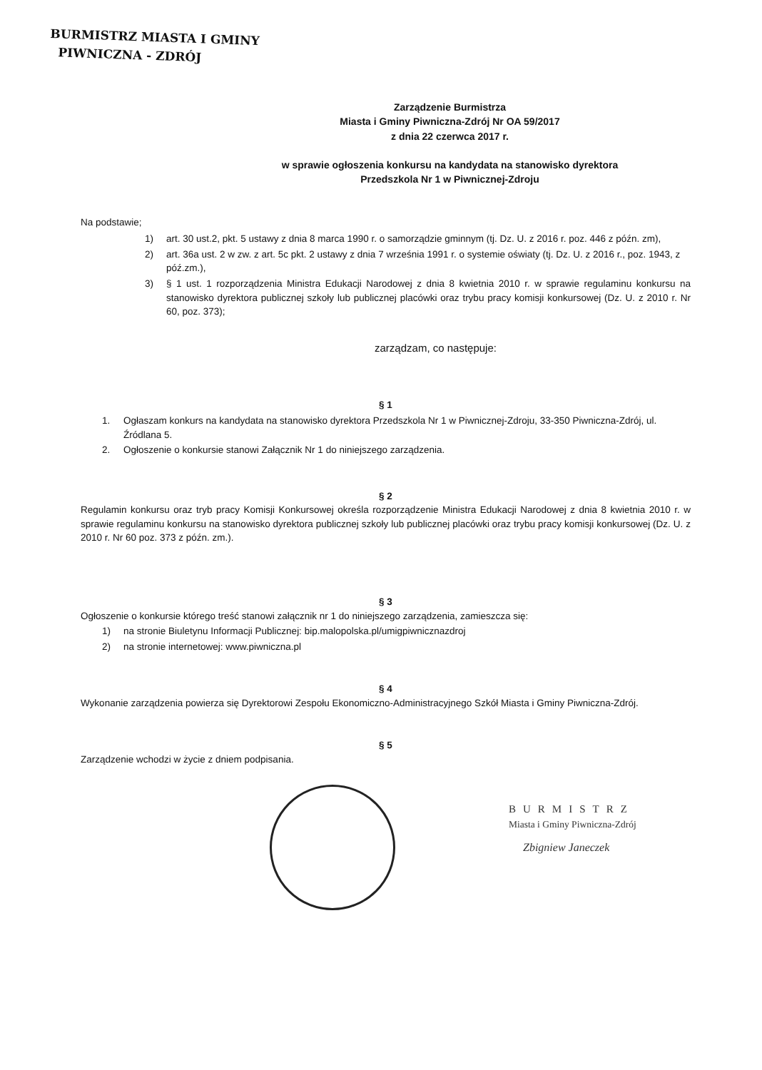BURMISTRZ MIASTA I GMINY
PIWNICZNA - ZDRÓJ
Zarządzenie Burmistrza
Miasta i Gminy Piwniczna-Zdrój Nr OA 59/2017
z dnia 22 czerwca 2017 r.
w sprawie ogłoszenia konkursu na kandydata na stanowisko dyrektora
Przedszkola Nr 1 w Piwnicznej-Zdroju
Na podstawie;
1) art. 30 ust.2, pkt. 5 ustawy z dnia 8 marca 1990 r. o samorządzie gminnym (tj. Dz. U. z 2016 r. poz. 446 z późn. zm),
2) art. 36a ust. 2 w zw. z art. 5c pkt. 2 ustawy z dnia 7 września 1991 r. o systemie oświaty (tj. Dz. U. z 2016 r., poz. 1943, z póź.zm.),
3) § 1 ust. 1 rozporządzenia Ministra Edukacji Narodowej z dnia 8 kwietnia 2010 r. w sprawie regulaminu konkursu na stanowisko dyrektora publicznej szkoły lub publicznej placówki oraz trybu pracy komisji konkursowej (Dz. U. z 2010 r. Nr 60, poz. 373);
zarządzam, co następuje:
§ 1
1. Ogłaszam konkurs na kandydata na stanowisko dyrektora Przedszkola Nr 1 w Piwnicznej-Zdroju, 33-350 Piwniczna-Zdrój, ul. Źródlana 5.
2. Ogłoszenie o konkursie stanowi Załącznik Nr 1 do niniejszego zarządzenia.
§ 2
Regulamin konkursu oraz tryb pracy Komisji Konkursowej określa rozporządzenie Ministra Edukacji Narodowej z dnia 8 kwietnia 2010 r. w sprawie regulaminu konkursu na stanowisko dyrektora publicznej szkoły lub publicznej placówki oraz trybu pracy komisji konkursowej (Dz. U. z 2010 r. Nr 60 poz. 373 z późn. zm.).
§ 3
Ogłoszenie o konkursie którego treść stanowi załącznik nr 1 do niniejszego zarządzenia, zamieszcza się:
1) na stronie Biuletynu Informacji Publicznej: bip.malopolska.pl/umigpiwnicznazdroj
2) na stronie internetowej: www.piwniczna.pl
§ 4
Wykonanie zarządzenia powierza się Dyrektorowi Zespołu Ekonomiczno-Administracyjnego Szkół Miasta i Gminy Piwniczna-Zdrój.
§ 5
Zarządzenie wchodzi w życie z dniem podpisania.
BURMISTRZ
Miasta i Gminy Piwniczna-Zdrój
Zbigniew Janeczek